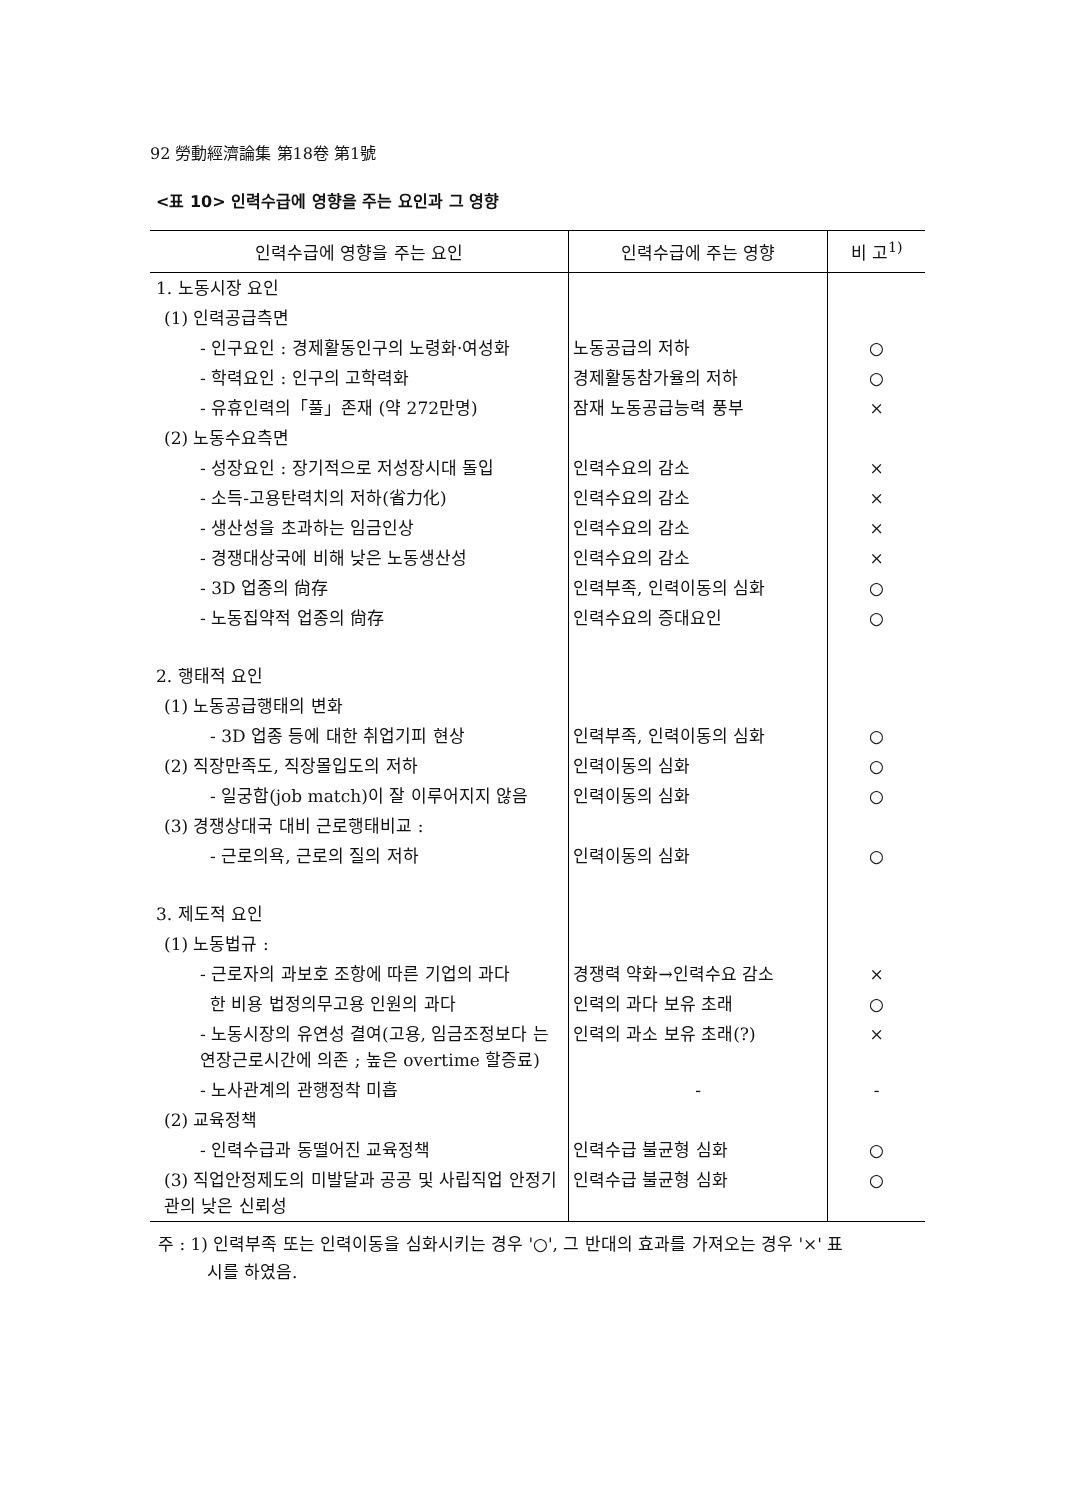92 勞動經濟論集 第18卷 第1號
<표 10> 인력수급에 영향을 주는 요인과 그 영향
| 인력수급에 영향을 주는 요인 | 인력수급에 주는 영향 | 비 고<sup>1)</sup> |
| --- | --- | --- |
| 1. 노동시장 요인 | | |
| (1) 인력공급측면 | | |
| - 인구요인 : 경제활동인구의 노령화·여성화 | 노동공급의 저하 | ○ |
| - 학력요인 : 인구의 고학력화 | 경제활동참가율의 저하 | ○ |
| - 유휴인력의「풀」존재 (약 272만명) | 잠재 노동공급능력 풍부 | × |
| (2) 노동수요측면 | | |
| - 성장요인 : 장기적으로 저성장시대 돌입 | 인력수요의 감소 | × |
| - 소득-고용탄력치의 저하(省力化) | 인력수요의 감소 | × |
| - 생산성을 초과하는 임금인상 | 인력수요의 감소 | × |
| - 경쟁대상국에 비해 낮은 노동생산성 | 인력수요의 감소 | × |
| - 3D 업종의 尙存 | 인력부족, 인력이동의 심화 | ○ |
| - 노동집약적 업종의 尙存 | 인력수요의 증대요인 | ○ |
| 2. 행태적 요인 | | |
| (1) 노동공급행태의 변화 | | |
| - 3D 업종 등에 대한 취업기피 현상 | 인력부족, 인력이동의 심화 | ○ |
| (2) 직장만족도, 직장몰입도의 저하 | 인력이동의 심화 | ○ |
| - 일궁합(job match)이 잘 이루어지지 않음 | 인력이동의 심화 | ○ |
| (3) 경쟁상대국 대비 근로행태비교 : | | |
| - 근로의욕, 근로의 질의 저하 | 인력이동의 심화 | ○ |
| 3. 제도적 요인 | | |
| (1) 노동법규 : | | |
| - 근로자의 과보호 조항에 따른 기업의 과다 | 경쟁력 약화→인력수요 감소 | × |
| 한 비용 법정의무고용 인원의 과다 | 인력의 과다 보유 초래 | ○ |
| - 노동시장의 유연성 결여(고용, 임금조정보다 는 연장근로시간에 의존 ; 높은 overtime 할증료) | 인력의 과소 보유 초래(?) | × |
| - 노사관계의 관행정착 미흡 | - | - |
| (2) 교육정책 | | |
| - 인력수급과 동떨어진 교육정책 | 인력수급 불균형 심화 | ○ |
| (3) 직업안정제도의 미발달과 공공 및 사립직업 안정기관의 낮은 신뢰성 | 인력수급 불균형 심화 | ○ |
주 : 1) 인력부족 또는 인력이동을 심화시키는 경우 '○', 그 반대의 효과를 가져오는 경우 '×' 표
시를 하였음.